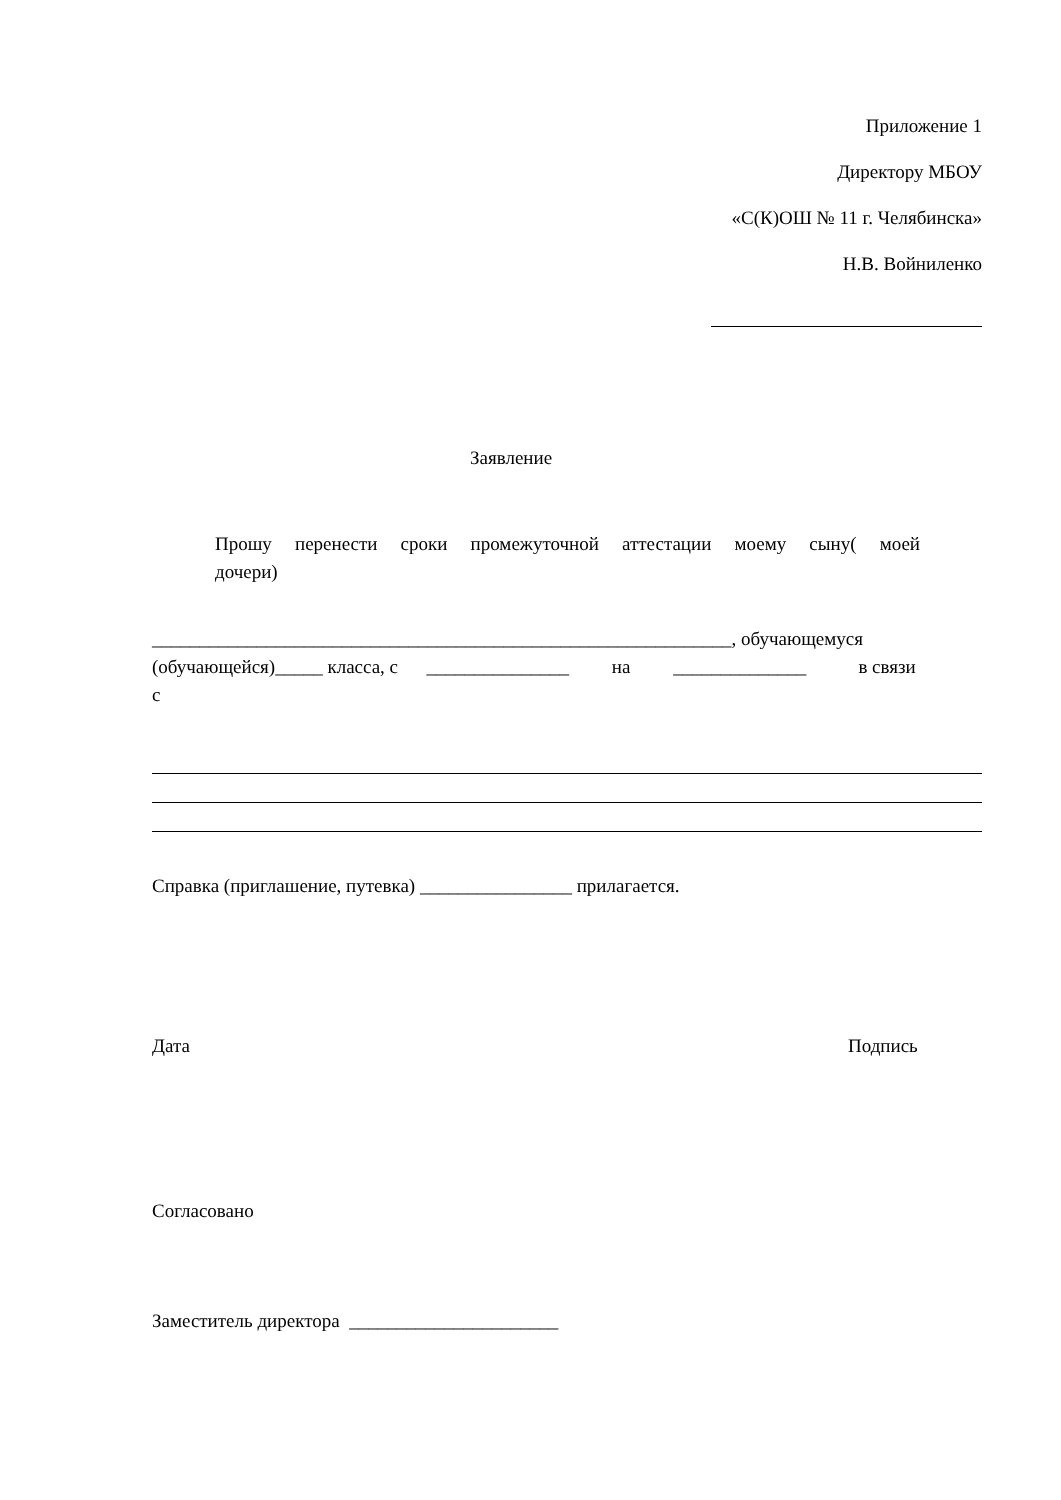Приложение 1
Директору МБОУ
«С(К)ОШ № 11 г. Челябинска»
Н.В. Войниленко
Заявление
Прошу перенести сроки промежуточной аттестации моему сыну( моей дочери)
_____________________________________________________________, обучающемуся
(обучающейся)_____ класса, с _______________ на ______________ в связи
с
Справка (приглашение, путевка) ________________ прилагается.
Дата Подпись
Согласовано
Заместитель директора ______________________